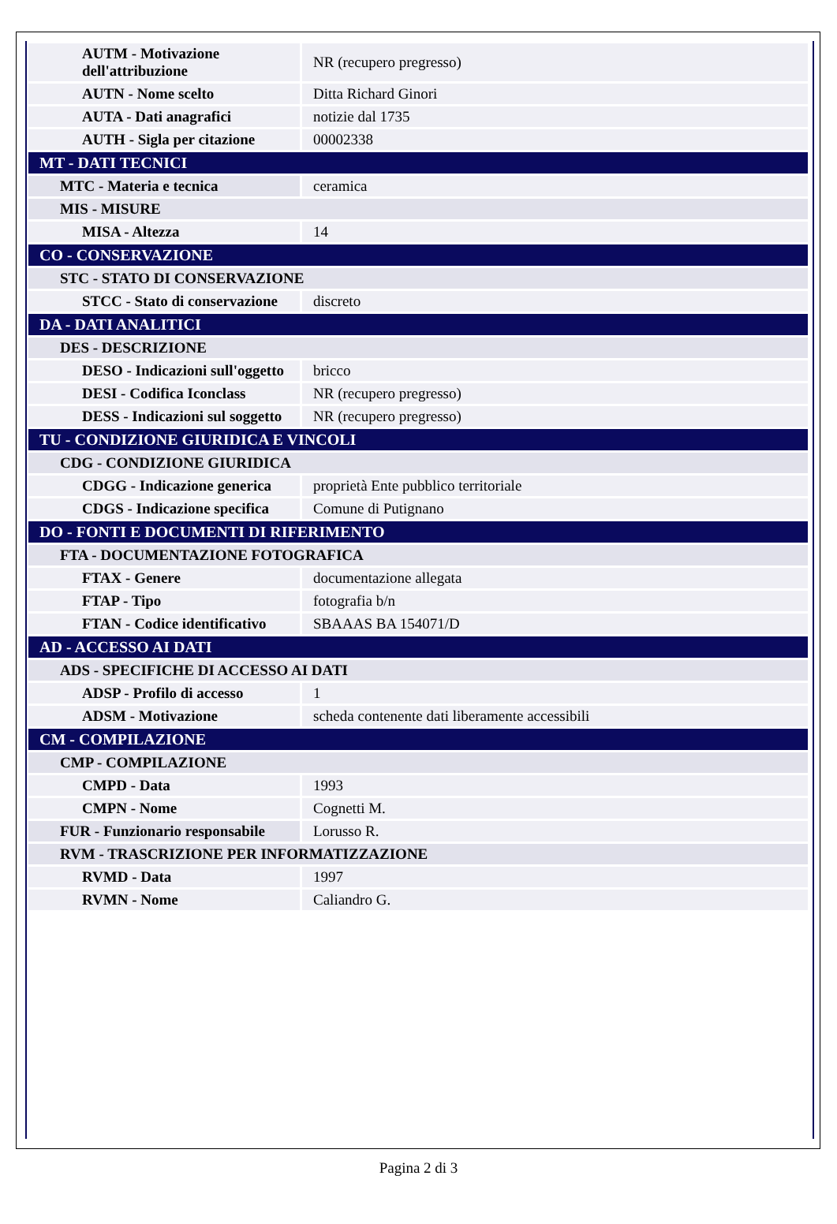| AUTM - Motivazione dell'attribuzione | NR (recupero pregresso) |
| AUTN - Nome scelto | Ditta Richard Ginori |
| AUTA - Dati anagrafici | notizie dal 1735 |
| AUTH - Sigla per citazione | 00002338 |
| MT - DATI TECNICI | |
| MTC - Materia e tecnica | ceramica |
| MIS - MISURE | |
| MISA - Altezza | 14 |
| CO - CONSERVAZIONE | |
| STC - STATO DI CONSERVAZIONE | |
| STCC - Stato di conservazione | discreto |
| DA - DATI ANALITICI | |
| DES - DESCRIZIONE | |
| DESO - Indicazioni sull'oggetto | bricco |
| DESI - Codifica Iconclass | NR (recupero pregresso) |
| DESS - Indicazioni sul soggetto | NR (recupero pregresso) |
| TU - CONDIZIONE GIURIDICA E VINCOLI | |
| CDG - CONDIZIONE GIURIDICA | |
| CDGG - Indicazione generica | proprietà Ente pubblico territoriale |
| CDGS - Indicazione specifica | Comune di Putignano |
| DO - FONTI E DOCUMENTI DI RIFERIMENTO | |
| FTA - DOCUMENTAZIONE FOTOGRAFICA | |
| FTAX - Genere | documentazione allegata |
| FTAP - Tipo | fotografia b/n |
| FTAN - Codice identificativo | SBAAAS BA 154071/D |
| AD - ACCESSO AI DATI | |
| ADS - SPECIFICHE DI ACCESSO AI DATI | |
| ADSP - Profilo di accesso | 1 |
| ADSM - Motivazione | scheda contenente dati liberamente accessibili |
| CM - COMPILAZIONE | |
| CMP - COMPILAZIONE | |
| CMPD - Data | 1993 |
| CMPN - Nome | Cognetti M. |
| FUR - Funzionario responsabile | Lorusso R. |
| RVM - TRASCRIZIONE PER INFORMATIZZAZIONE | |
| RVMD - Data | 1997 |
| RVMN - Nome | Caliandro G. |
Pagina 2 di 3